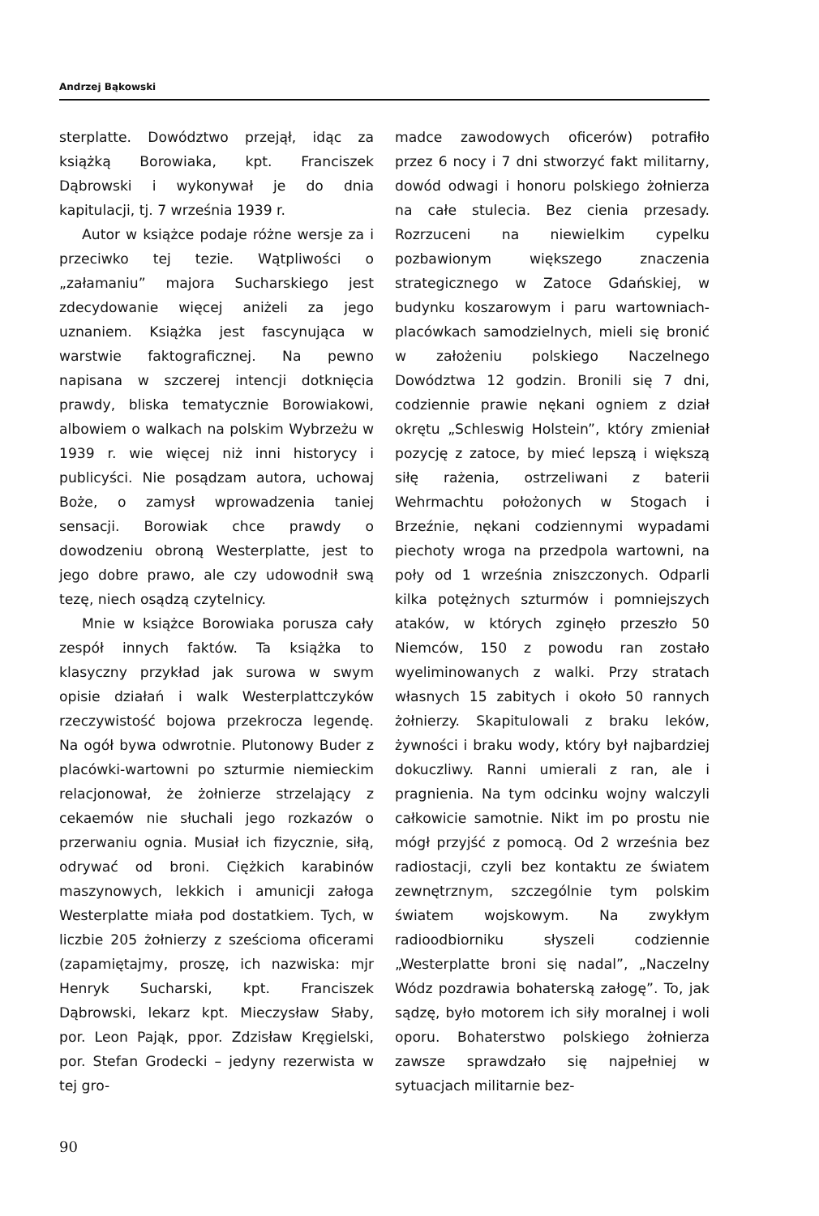Andrzej Bąkowski
sterplatte. Dowództwo przejął, idąc za książką Borowiaka, kpt. Franciszek Dąbrowski i wykonywał je do dnia kapitulacji, tj. 7 września 1939 r.
Autor w książce podaje różne wersje za i przeciwko tej tezie. Wątpliwości o „załamaniu” majora Sucharskiego jest zdecydowanie więcej aniżeli za jego uznaniem. Książka jest fascynująca w warstwie faktograficznej. Na pewno napisana w szczerej intencji dotknięcia prawdy, bliska tematycznie Borowiakowi, albowiem o walkach na polskim Wybrzeżu w 1939 r. wie więcej niż inni historycy i publicyści. Nie posądzam autora, uchowaj Boże, o zamysł wprowadzenia taniej sensacji. Borowiak chce prawdy o dowodzeniu obroną Westerplatte, jest to jego dobre prawo, ale czy udowodnił swą tezę, niech osądzą czytelnicy.
Mnie w książce Borowiaka porusza cały zespół innych faktów. Ta książka to klasyczny przykład jak surowa w swym opisie działań i walk Westerplattczyków rzeczywistość bojowa przekrocza legendę. Na ogół bywa odwrotnie. Plutonowy Buder z placówki-wartowni po szturmie niemieckim relacjonował, że żołnierze strzelający z cekaemów nie słuchali jego rozkazów o przerwaniu ognia. Musiał ich fizycznie, siłą, odrywać od broni. Ciężkich karabinów maszynowych, lekkich i amunicji załoga Westerplatte miała pod dostatkiem. Tych, w liczbie 205 żołnierzy z sześcioma oficerami (zapamiętajmy, proszę, ich nazwiska: mjr Henryk Sucharski, kpt. Franciszek Dąbrowski, lekarz kpt. Mieczysław Słaby, por. Leon Pająk, ppor. Zdzisław Kręgielski, por. Stefan Grodecki – jedyny rezerwista w tej gro-
madce zawodowych oficerów) potrafiło przez 6 nocy i 7 dni stworzyć fakt militarny, dowód odwagi i honoru polskiego żołnierza na całe stulecia. Bez cienia przesady. Rozrzuceni na niewielkim cypelku pozbawionym większego znaczenia strategicznego w Zatoce Gdańskiej, w budynku koszarowym i paru wartowniach-placówkach samodzielnych, mieli się bronić w założeniu polskiego Naczelnego Dowództwa 12 godzin. Bronili się 7 dni, codziennie prawie nękani ogniem z dział okrętu „Schleswig Holstein”, który zmieniał pozycję z zatoce, by mieć lepszą i większą siłę rażenia, ostrzeliwani z baterii Wehrmachtu położonych w Stogach i Brzeźnie, nękani codziennymi wypadami piechoty wroga na przedpola wartowni, na poły od 1 września zniszczonych. Odparli kilka potężnych szturmów i pomniejszych ataków, w których zginęło przeszło 50 Niemców, 150 z powodu ran zostało wyeliminowanych z walki. Przy stratach własnych 15 zabitych i około 50 rannych żołnierzy. Skapitulowali z braku leków, żywności i braku wody, który był najbardziej dokuczliwy. Ranni umierali z ran, ale i pragnienia. Na tym odcinku wojny walczyli całkowicie samotnie. Nikt im po prostu nie mógł przyjść z pomocą. Od 2 września bez radiostacji, czyli bez kontaktu ze światem zewnętrznym, szczególnie tym polskim światem wojskowym. Na zwykłym radioodbiorniku słyszeli codziennie „Westerplatte broni się nadal”, „Naczelny Wódz pozdrawia bohaterską załogę”. To, jak sądzę, było motorem ich siły moralnej i woli oporu. Bohaterstwo polskiego żołnierza zawsze sprawdzało się najpełniej w sytuacjach militarnie bez-
90